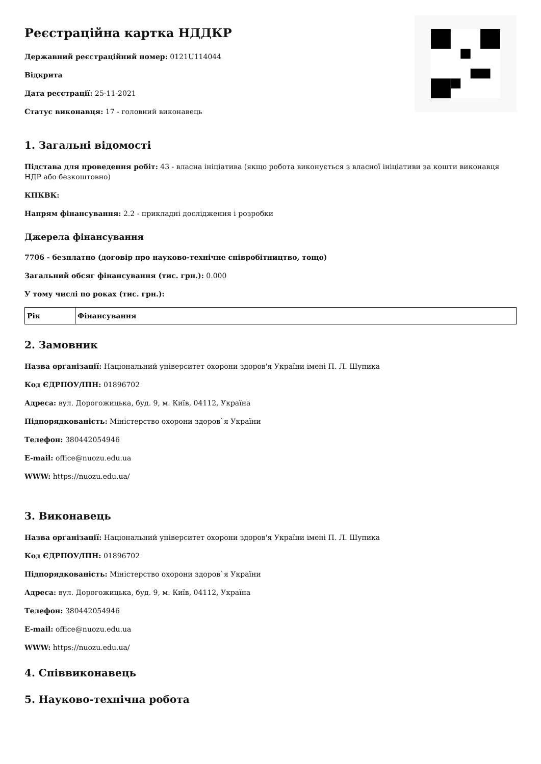Реєстраційна картка НДДКР
Державний реєстраційний номер: 0121U114044
Відкрита
Дата реєстрації: 25-11-2021
Статус виконавця: 17 - головний виконавець
1. Загальні відомості
Підстава для проведення робіт: 43 - власна ініціатива (якщо робота виконується з власної ініціативи за кошти виконавця НДР або безкоштовно)
КПКВК:
Напрям фінансування: 2.2 - прикладні дослідження і розробки
Джерела фінансування
7706 - безплатно (договір про науково-технічне співробітництво, тощо)
Загальний обсяг фінансування (тис. грн.): 0.000
У тому числі по роках (тис. грн.):
| Рік | Фінансування |
| --- | --- |
2. Замовник
Назва організації: Національний університет охорони здоров'я України імені П. Л. Шупика
Код ЄДРПОУ/ІПН: 01896702
Адреса: вул. Дорогожицька, буд. 9, м. Київ, 04112, Україна
Підпорядкованість: Міністерство охорони здоров`я України
Телефон: 380442054946
E-mail: office@nuozu.edu.ua
WWW: https://nuozu.edu.ua/
3. Виконавець
Назва організації: Національний університет охорони здоров'я України імені П. Л. Шупика
Код ЄДРПОУ/ІПН: 01896702
Підпорядкованість: Міністерство охорони здоров`я України
Адреса: вул. Дорогожицька, буд. 9, м. Київ, 04112, Україна
Телефон: 380442054946
E-mail: office@nuozu.edu.ua
WWW: https://nuozu.edu.ua/
4. Співвиконавець
5. Науково-технічна робота